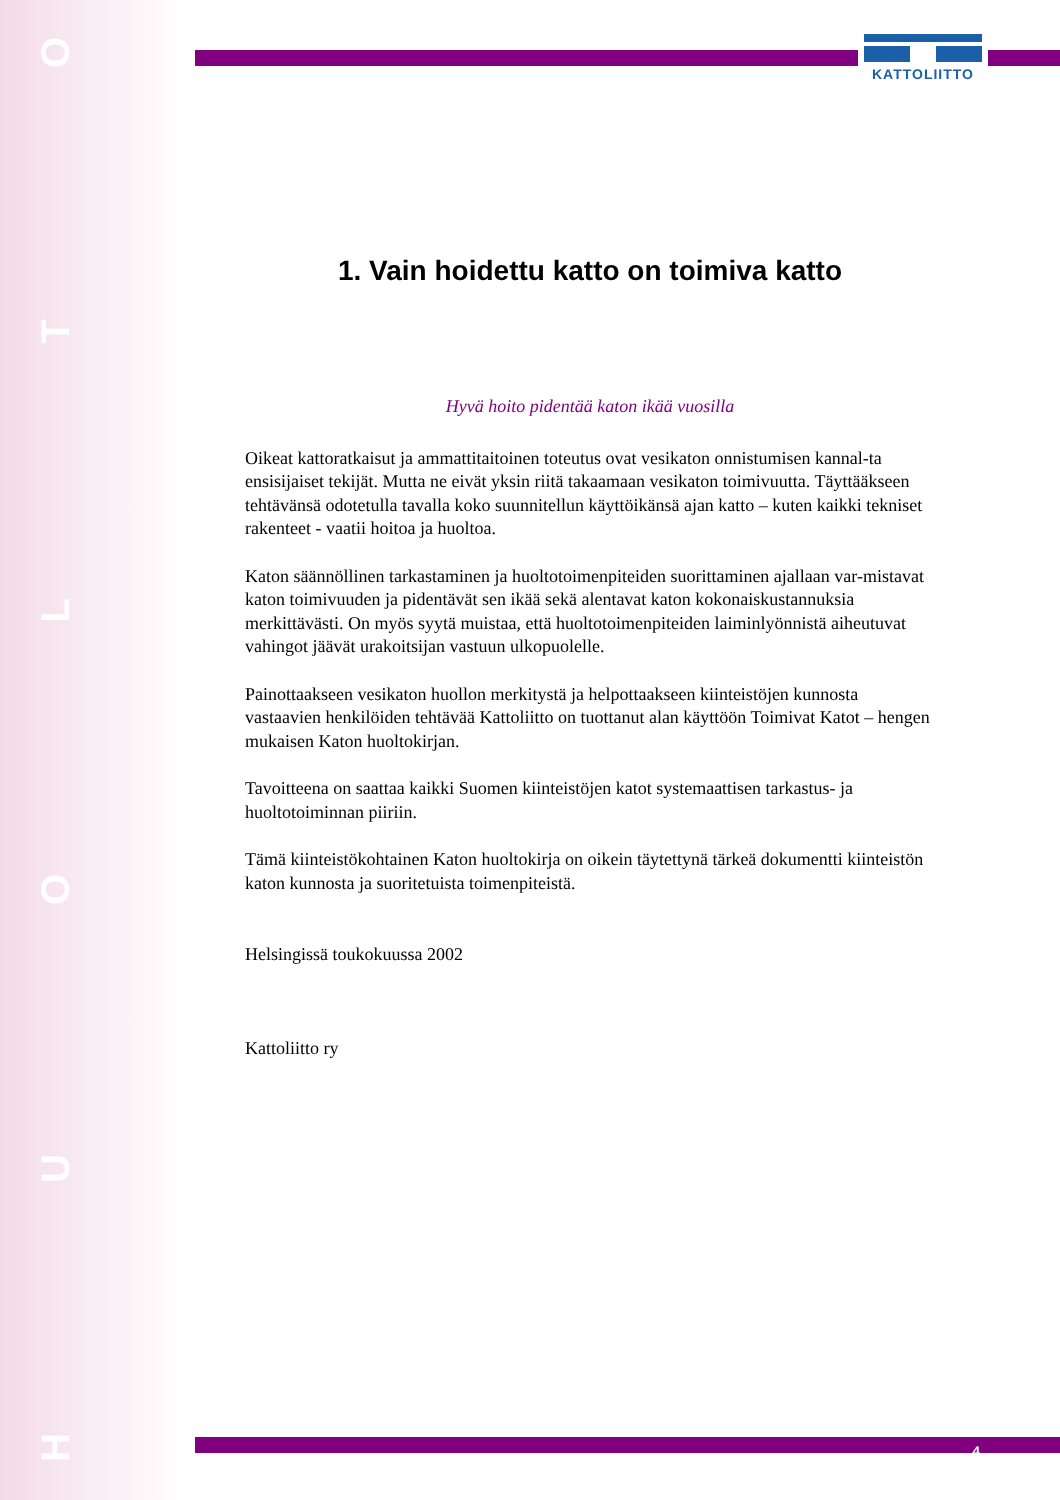OTLOUH
KATTOLIITTO
1. Vain hoidettu katto on toimiva katto
Hyvä hoito pidentää katon ikää vuosilla
Oikeat kattoratkaisut ja ammattitaitoinen toteutus ovat vesikaton onnistumisen kannal-ta ensisijaiset tekijät. Mutta ne eivät yksin riitä takaamaan vesikaton toimivuutta. Täyttääkseen tehtävänsä odotetulla tavalla koko suunnitellun käyttöikänsä ajan katto – kuten kaikki tekniset rakenteet - vaatii hoitoa ja huoltoa.
Katon säännöllinen tarkastaminen ja huoltotoimenpiteiden suorittaminen ajallaan var-mistavat katon toimivuuden ja pidentävät sen ikää sekä alentavat katon kokonaiskustannuksia merkittävästi. On myös syytä muistaa, että huoltotoimenpiteiden laiminlyönnistä aiheutuvat vahingot jäävät urakoitsijan vastuun ulkopuolelle.
Painottaakseen vesikaton huollon merkitystä ja helpottaakseen kiinteistöjen kunnosta vastaavien henkilöiden tehtävää Kattoliitto on tuottanut alan käyttöön Toimivat Katot – hengen mukaisen Katon huoltokirjan.
Tavoitteena on saattaa kaikki Suomen kiinteistöjen katot systemaattisen tarkastus- ja huoltotoiminnan piiriin.
Tämä kiinteistökohtainen Katon huoltokirja on oikein täytettynä tärkeä dokumentti kiinteistön katon kunnosta ja suoritetuista toimenpiteistä.
Helsingissä toukokuussa 2002
Kattoliitto ry
4